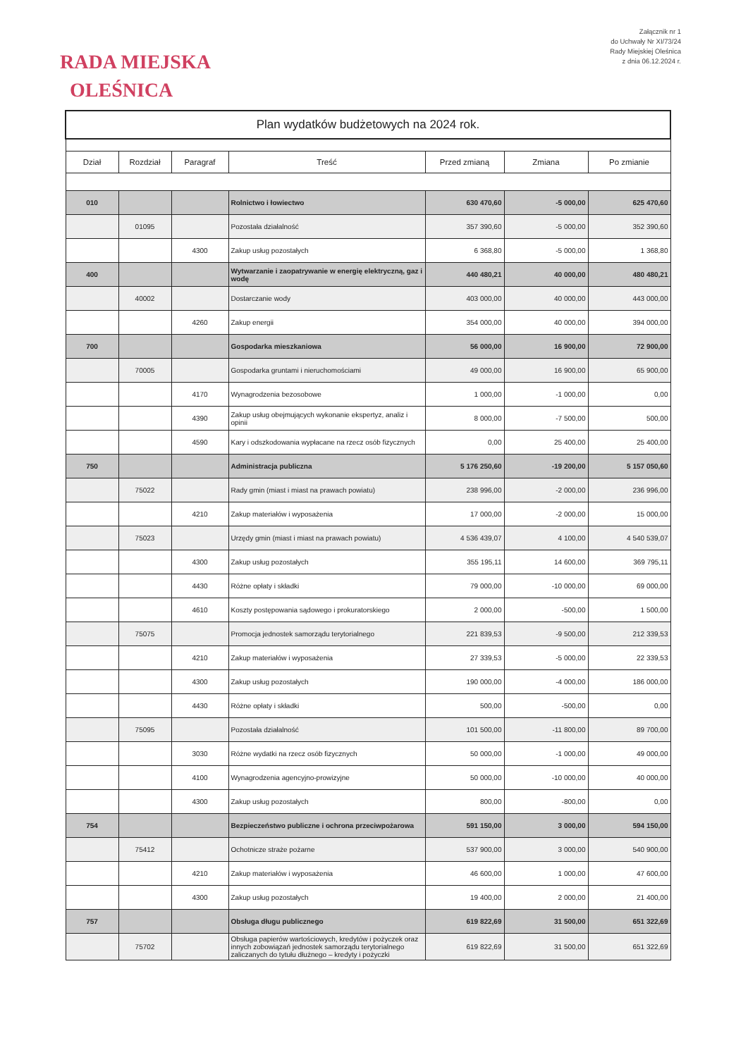RADA MIEJSKA
OLEŚNICA
Załącznik nr 1
do Uchwały Nr XI/73/24
Rady Miejskiej Oleśnica
z dnia 06.12.2024 r.
| Plan wydatków budżetowych na 2024 rok. | | | | | | |
| Dział | Rozdział | Paragraf | Treść | Przed zmianą | Zmiana | Po zmianie |
| 010 | | | Rolnictwo i łowiectwo | 630 470,60 | -5 000,00 | 625 470,60 |
| | 01095 | | Pozostała działalność | 357 390,60 | -5 000,00 | 352 390,60 |
| | | 4300 | Zakup usług pozostałych | 6 368,80 | -5 000,00 | 1 368,80 |
| 400 | | | Wytwarzanie i zaopatrywanie w energię elektryczną, gaz i wodę | 440 480,21 | 40 000,00 | 480 480,21 |
| | 40002 | | Dostarczanie wody | 403 000,00 | 40 000,00 | 443 000,00 |
| | | 4260 | Zakup energii | 354 000,00 | 40 000,00 | 394 000,00 |
| 700 | | | Gospodarka mieszkaniowa | 56 000,00 | 16 900,00 | 72 900,00 |
| | 70005 | | Gospodarka gruntami i nieruchomościami | 49 000,00 | 16 900,00 | 65 900,00 |
| | | 4170 | Wynagrodzenia bezosobowe | 1 000,00 | -1 000,00 | 0,00 |
| | | 4390 | Zakup usług obejmujących wykonanie ekspertyz, analiz i opinii | 8 000,00 | -7 500,00 | 500,00 |
| | | 4590 | Kary i odszkodowania wypłacane na rzecz osób fizycznych | 0,00 | 25 400,00 | 25 400,00 |
| 750 | | | Administracja publiczna | 5 176 250,60 | -19 200,00 | 5 157 050,60 |
| | 75022 | | Rady gmin (miast i miast na prawach powiatu) | 238 996,00 | -2 000,00 | 236 996,00 |
| | | 4210 | Zakup materiałów i wyposażenia | 17 000,00 | -2 000,00 | 15 000,00 |
| | 75023 | | Urzędy gmin (miast i miast na prawach powiatu) | 4 536 439,07 | 4 100,00 | 4 540 539,07 |
| | | 4300 | Zakup usług pozostałych | 355 195,11 | 14 600,00 | 369 795,11 |
| | | 4430 | Różne opłaty i składki | 79 000,00 | -10 000,00 | 69 000,00 |
| | | 4610 | Koszty postępowania sądowego i prokuratorskiego | 2 000,00 | -500,00 | 1 500,00 |
| | 75075 | | Promocja jednostek samorządu terytorialnego | 221 839,53 | -9 500,00 | 212 339,53 |
| | | 4210 | Zakup materiałów i wyposażenia | 27 339,53 | -5 000,00 | 22 339,53 |
| | | 4300 | Zakup usług pozostałych | 190 000,00 | -4 000,00 | 186 000,00 |
| | | 4430 | Różne opłaty i składki | 500,00 | -500,00 | 0,00 |
| | 75095 | | Pozostała działalność | 101 500,00 | -11 800,00 | 89 700,00 |
| | | 3030 | Różne wydatki na rzecz osób fizycznych | 50 000,00 | -1 000,00 | 49 000,00 |
| | | 4100 | Wynagrodzenia agencyjno-prowizyjne | 50 000,00 | -10 000,00 | 40 000,00 |
| | | 4300 | Zakup usług pozostałych | 800,00 | -800,00 | 0,00 |
| 754 | | | Bezpieczeństwo publiczne i ochrona przeciwpożarowa | 591 150,00 | 3 000,00 | 594 150,00 |
| | 75412 | | Ochotnicze straże pożarne | 537 900,00 | 3 000,00 | 540 900,00 |
| | | 4210 | Zakup materiałów i wyposażenia | 46 600,00 | 1 000,00 | 47 600,00 |
| | | 4300 | Zakup usług pozostałych | 19 400,00 | 2 000,00 | 21 400,00 |
| 757 | | | Obsługa długu publicznego | 619 822,69 | 31 500,00 | 651 322,69 |
| | 75702 | | Obsługa papierów wartościowych, kredytów i pożyczek oraz innych zobowiązań jednostek samorządu terytorialnego zaliczanych do tytułu dłużnego – kredyty i pożyczki | 619 822,69 | 31 500,00 | 651 322,69 |